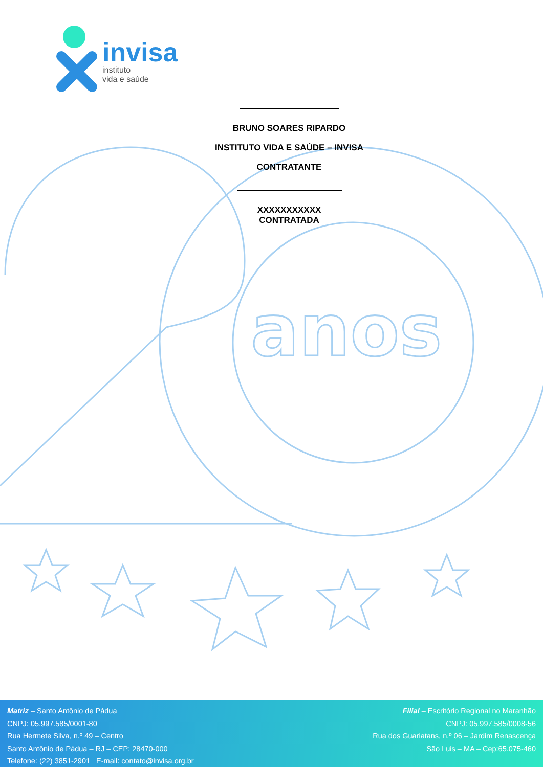anos
invisa
instituto
vida e saúde
BRUNO SOARES RIPARDO
INSTITUTO VIDA E SAÚDE – INVISA
CONTRATANTE
XXXXXXXXXXX
CONTRATADA
Matriz – Santo Antônio de Pádua
CNPJ: 05.997.585/0001-80
Rua Hermete Silva, n.º 49 – Centro
Santo Antônio de Pádua – RJ – CEP: 28470-000
Telefone: (22) 3851-2901 E-mail: contato@invisa.org.br
Filial – Escritório Regional no Maranhão
CNPJ: 05.997.585/0008-56
Rua dos Guariatans, n.º 06 – Jardim Renascença
São Luis – MA – Cep:65.075-460